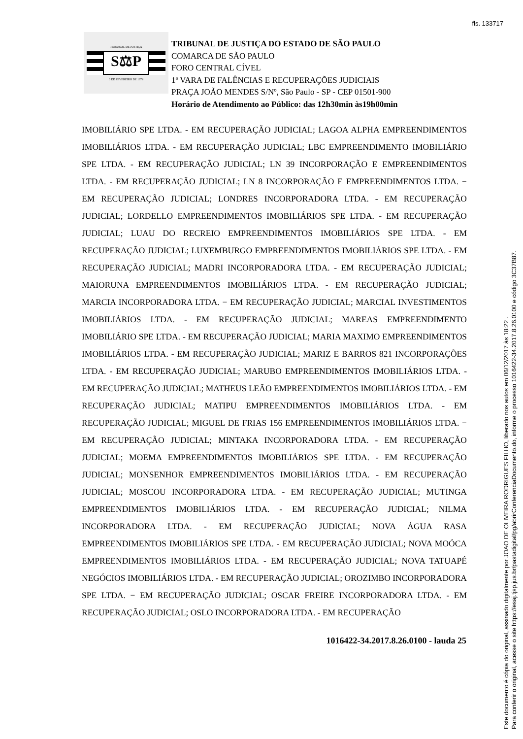fls. 133717
TRIBUNAL DE JUSTIÇA
S⚖P
3 DE FEVEREIRO DE 1874
TRIBUNAL DE JUSTIÇA DO ESTADO DE SÃO PAULO
COMARCA DE SÃO PAULO
FORO CENTRAL CÍVEL
1ª VARA DE FALÊNCIAS E RECUPERAÇÕES JUDICIAIS
PRAÇA JOÃO MENDES S/Nº, São Paulo - SP - CEP 01501-900
Horário de Atendimento ao Público: das 12h30min às19h00min
IMOBILIÁRIO SPE LTDA. - EM RECUPERAÇÃO JUDICIAL; LAGOA ALPHA EMPREENDIMENTOS IMOBILIÁRIOS LTDA. - EM RECUPERAÇÃO JUDICIAL; LBC EMPREENDIMENTO IMOBILIÁRIO SPE LTDA. - EM RECUPERAÇÃO JUDICIAL; LN 39 INCORPORAÇÃO E EMPREENDIMENTOS LTDA. - EM RECUPERAÇÃO JUDICIAL; LN 8 INCORPORAÇÃO E EMPREENDIMENTOS LTDA. − EM RECUPERAÇÃO JUDICIAL; LONDRES INCORPORADORA LTDA. - EM RECUPERAÇÃO JUDICIAL; LORDELLO EMPREENDIMENTOS IMOBILIÁRIOS SPE LTDA. - EM RECUPERAÇÃO JUDICIAL; LUAU DO RECREIO EMPREENDIMENTOS IMOBILIÁRIOS SPE LTDA. - EM RECUPERAÇÃO JUDICIAL; LUXEMBURGO EMPREENDIMENTOS IMOBILIÁRIOS SPE LTDA. - EM RECUPERAÇÃO JUDICIAL; MADRI INCORPORADORA LTDA. - EM RECUPERAÇÃO JUDICIAL; MAIORUNA EMPREENDIMENTOS IMOBILIÁRIOS LTDA. - EM RECUPERAÇÃO JUDICIAL; MARCIA INCORPORADORA LTDA. − EM RECUPERAÇÃO JUDICIAL; MARCIAL INVESTIMENTOS IMOBILIÁRIOS LTDA. - EM RECUPERAÇÃO JUDICIAL; MAREAS EMPREENDIMENTO IMOBILIÁRIO SPE LTDA. - EM RECUPERAÇÃO JUDICIAL; MARIA MAXIMO EMPREENDIMENTOS IMOBILIÁRIOS LTDA. - EM RECUPERAÇÃO JUDICIAL; MARIZ E BARROS 821 INCORPORAÇÕES LTDA. - EM RECUPERAÇÃO JUDICIAL; MARUBO EMPREENDIMENTOS IMOBILIÁRIOS LTDA. - EM RECUPERAÇÃO JUDICIAL; MATHEUS LEÃO EMPREENDIMENTOS IMOBILIÁRIOS LTDA. - EM RECUPERAÇÃO JUDICIAL; MATIPU EMPREENDIMENTOS IMOBILIÁRIOS LTDA. - EM RECUPERAÇÃO JUDICIAL; MIGUEL DE FRIAS 156 EMPREENDIMENTOS IMOBILIÁRIOS LTDA. − EM RECUPERAÇÃO JUDICIAL; MINTAKA INCORPORADORA LTDA. - EM RECUPERAÇÃO JUDICIAL; MOEMA EMPREENDIMENTOS IMOBILIÁRIOS SPE LTDA. - EM RECUPERAÇÃO JUDICIAL; MONSENHOR EMPREENDIMENTOS IMOBILIÁRIOS LTDA. - EM RECUPERAÇÃO JUDICIAL; MOSCOU INCORPORADORA LTDA. - EM RECUPERAÇÃO JUDICIAL; MUTINGA EMPREENDIMENTOS IMOBILIÁRIOS LTDA. - EM RECUPERAÇÃO JUDICIAL; NILMA INCORPORADORA LTDA. - EM RECUPERAÇÃO JUDICIAL; NOVA ÁGUA RASA EMPREENDIMENTOS IMOBILIÁRIOS SPE LTDA. - EM RECUPERAÇÃO JUDICIAL; NOVA MOÓCA EMPREENDIMENTOS IMOBILIÁRIOS LTDA. - EM RECUPERAÇÃO JUDICIAL; NOVA TATUAPÉ NEGÓCIOS IMOBILIÁRIOS LTDA. - EM RECUPERAÇÃO JUDICIAL; OROZIMBO INCORPORADORA SPE LTDA. − EM RECUPERAÇÃO JUDICIAL; OSCAR FREIRE INCORPORADORA LTDA. - EM RECUPERAÇÃO JUDICIAL; OSLO INCORPORADORA LTDA. - EM RECUPERAÇÃO
1016422-34.2017.8.26.0100 - lauda 25
Este documento é cópia do original, assinado digitalmente por JOAO DE OLIVEIRA RODRIGUES FILHO, liberado nos autos em 06/12/2017 às 18:22 .
Para conferir o original, acesse o site https://esaj.tjsp.jus.br/pastadigital/pg/abrirConferenciaDocumento.do, informe o processo 1016422-34.2017.8.26.0100 e código 3C37B87.